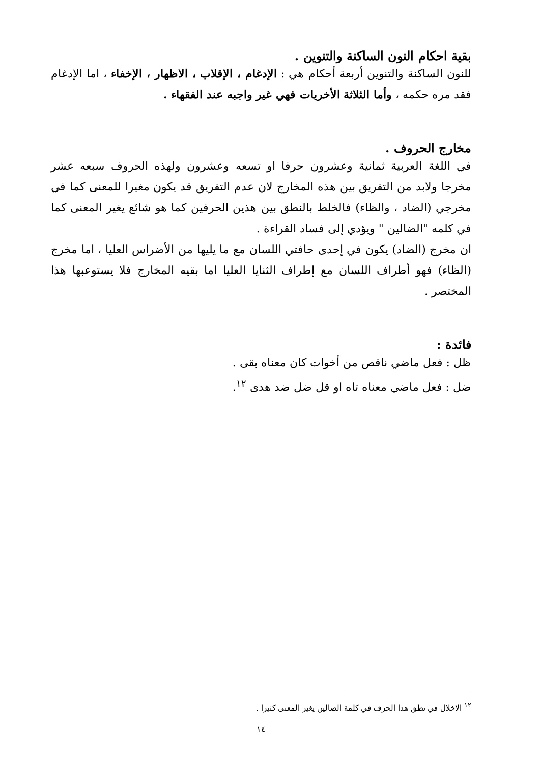بقية احكام النون الساكنة والتنوين .
للنون الساكنة والتنوين أربعة أحكام هي : الإدغام ، الإقلاب ، الاظهار ، الإخفاء ، اما الإدغام فقد مره حكمه ، وأما الثلاثة الأخريات فهي غير واجبه عند الفقهاء .
مخارج الحروف .
في اللغة العربية ثمانية وعشرون حرفا او تسعه وعشرون ولهذه الحروف سبعه عشر مخرجا ولابد من التفريق بين هذه المخارج لان عدم التفريق قد يكون مغيرا للمعنى كما في مخرجي (الضاد ، والظاء) فالخلط بالنطق بين هذين الحرفين كما هو شائع يغير المعنى كما في كلمه "الضالين " ويؤدي إلى فساد القراءة .
ان مخرج (الضاد) يكون في إحدى حافتي اللسان مع ما يليها من الأضراس العليا ، اما مخرج (الظاء) فهو أطراف اللسان مع إطراف الثنايا العليا اما بقيه المخارج فلا يستوعبها هذا المختصر .
فائدة :
ظل : فعل ماضي ناقص من أخوات كان معناه بقى .
ضل : فعل ماضي معناه تاه او قل ضل ضد هدى <sup>١٢</sup>.
<sup>١٢</sup> الاخلال في نطق هذا الحرف في كلمة الضالين يغير المعنى كثيرا .
١٤